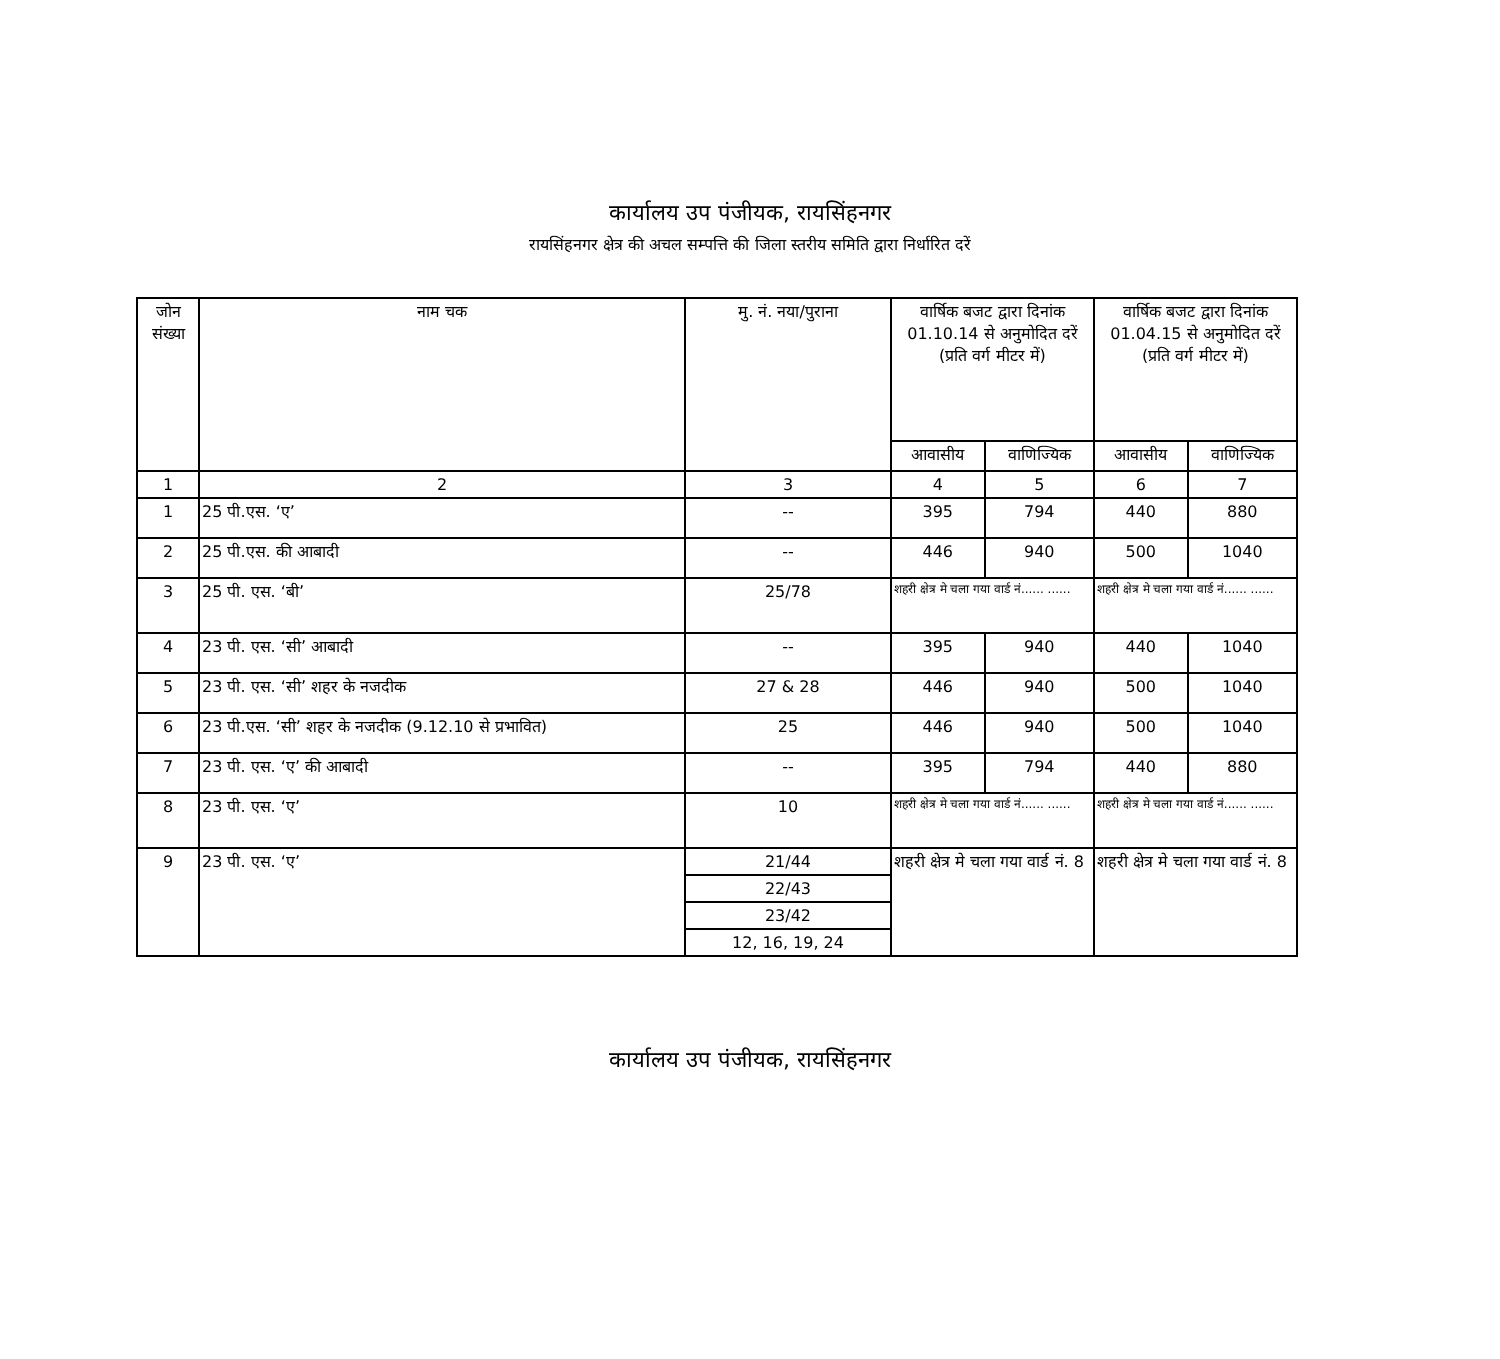कार्यालय उप पंजीयक, रायसिंहनगर
रायसिंहनगर क्षेत्र की अचल सम्पत्ति की जिला स्तरीय समिति द्वारा निर्धारित दरें
| जोन संख्या | नाम चक | मु. नं. नया/पुराना | वार्षिक बजट द्वारा दिनांक 01.10.14 से अनुमोदित दरें (प्रति वर्ग मीटर में) | | वार्षिक बजट द्वारा दिनांक 01.04.15 से अनुमोदित दरें (प्रति वर्ग मीटर में) | |
| --- | --- | --- | --- | --- | --- | --- |
| | | | आवासीय | वाणिज्यिक | आवासीय | वाणिज्यिक |
| 1 | 2 | 3 | 4 | 5 | 6 | 7 |
| 1 | 25 पी.एस. ‘ए’ | -- | 395 | 794 | 440 | 880 |
| 2 | 25 पी.एस. की आबादी | -- | 446 | 940 | 500 | 1040 |
| 3 | 25 पी. एस. ‘बी’ | 25/78 | शहरी क्षेत्र मे चला गया वार्ड नं...... ...... | | शहरी क्षेत्र मे चला गया वार्ड नं...... ...... | |
| 4 | 23 पी. एस. ‘सी’ आबादी | -- | 395 | 940 | 440 | 1040 |
| 5 | 23 पी. एस. ‘सी’ शहर के नजदीक | 27 & 28 | 446 | 940 | 500 | 1040 |
| 6 | 23 पी.एस. ‘सी’ शहर के नजदीक (9.12.10 से प्रभावित) | 25 | 446 | 940 | 500 | 1040 |
| 7 | 23 पी. एस. ‘ए’ की आबादी | -- | 395 | 794 | 440 | 880 |
| 8 | 23 पी. एस. ‘ए’ | 10 | शहरी क्षेत्र मे चला गया वार्ड नं...... ...... | | शहरी क्षेत्र मे चला गया वार्ड नं...... ...... | |
| 9 | 23 पी. एस. ‘ए’ | 21/44 | शहरी क्षेत्र मे चला गया वार्ड नं. 8 | | शहरी क्षेत्र मे चला गया वार्ड नं. 8 | |
| | | 22/43 | | | | |
| | | 23/42 | | | | |
| | | 12, 16, 19, 24 | | | | |
कार्यालय उप पंजीयक, रायसिंहनगर